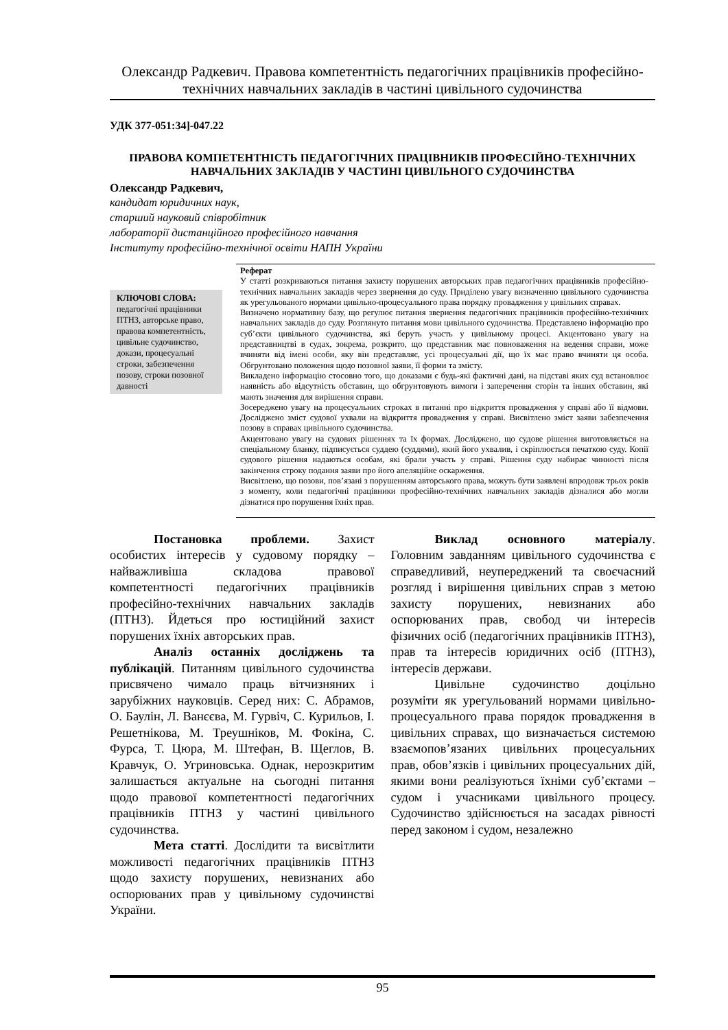Олександр Радкевич. Правова компетентність педагогічних працівників професійно-технічних навчальних закладів в частині цивільного судочинства
УДК 377-051:34]-047.22
ПРАВОВА КОМПЕТЕНТНІСТЬ ПЕДАГОГІЧНИХ ПРАЦІВНИКІВ ПРОФЕСІЙНО-ТЕХНІЧНИХ НАВЧАЛЬНИХ ЗАКЛАДІВ У ЧАСТИНІ ЦИВІЛЬНОГО СУДОЧИНСТВА
Олександр Радкевич,
кандидат юридичних наук,
старший науковий співробітник
лабораторії дистанційного професійного навчання
Інституту професійно-технічної освіти НАПН України
КЛЮЧОВІ СЛОВА:
педагогічні працівники ПТНЗ, авторське право, правова компетентність, цивільне судочинство, докази, процесуальні строки, забезпечення позову, строки позовної давності
Реферат
У статті розкриваються питання захисту порушених авторських прав педагогічних працівників професійно-технічних навчальних закладів через звернення до суду. Приділено увагу визначенню цивільного судочинства як урегульованого нормами цивільно-процесуального права порядку провадження у цивільних справах.
Визначено нормативну базу, що регулює питання звернення педагогічних працівників професійно-технічних навчальних закладів до суду. Розглянуто питання мови цивільного судочинства. Представлено інформацію про суб’єкти цивільного судочинства, які беруть участь у цивільному процесі. Акцентовано увагу на представництві в судах, зокрема, розкрито, що представник має повноваження на ведення справи, може вчиняти від імені особи, яку він представляє, усі процесуальні дії, що їх має право вчиняти ця особа. Обгрунтовано положення щодо позовної заяви, її форми та змісту.
Викладено інформацію стосовно того, що доказами є будь-які фактичні дані, на підставі яких суд встановлює наявність або відсутність обставин, що обгрунтовують вимоги і заперечення сторін та інших обставин, які мають значення для вирішення справи.
Зосереджено увагу на процесуальних строках в питанні про відкриття провадження у справі або її відмови. Досліджено зміст судової ухвали на відкриття провадження у справі. Висвітлено зміст заяви забезпечення позову в справах цивільного судочинства.
Акцентовано увагу на судових рішеннях та їх формах. Досліджено, що судове рішення виготовляється на спеціальному бланку, підписується суддею (суддями), який його ухвалив, і скріплюється печаткою суду. Копії судового рішення надаються особам, які брали участь у справі. Рішення суду набирає чинності після закінчення строку подання заяви про його апеляційне оскарження.
Висвітлено, що позови, пов’язані з порушенням авторського права, можуть бути заявлені впродовж трьох років з моменту, коли педагогічні працівники професійно-технічних навчальних закладів дізналися або могли дізнатися про порушення їхніх прав.
Постановка проблеми. Захист особистих інтересів у судовому порядку – найважливіша складова правової компетентності педагогічних працівників професійно-технічних навчальних закладів (ПТНЗ). Йдеться про юстиційний захист порушених їхніх авторських прав.
Аналіз останніх досліджень та публікацій. Питанням цивільного судочинства присвячено чимало праць вітчизняних і зарубіжних науковців. Серед них: С. Абрамов, О. Баулін, Л. Ванєєва, М. Гурвіч, С. Курильов, І. Решетнікова, М. Треушніков, М. Фокіна, С. Фурса, Т. Цюра, М. Штефан, В. Щеглов, В. Кравчук, О. Угриновська. Однак, нерозкритим залишається актуальне на сьогодні питання щодо правової компетентності педагогічних працівників ПТНЗ у частині цивільного судочинства.
Мета статті. Дослідити та висвітлити можливості педагогічних працівників ПТНЗ щодо захисту порушених, невизнаних або оспорюваних прав у цивільному судочинстві України.
Виклад основного матеріалу. Головним завданням цивільного судочинства є справедливий, неупереджений та своєчасний розгляд і вирішення цивільних справ з метою захисту порушених, невизнаних або оспорюваних прав, свобод чи інтересів фізичних осіб (педагогічних працівників ПТНЗ), прав та інтересів юридичних осіб (ПТНЗ), інтересів держави.
Цивільне судочинство доцільно розуміти як урегульований нормами цивільно-процесуального права порядок провадження в цивільних справах, що визначається системою взаємопов’язаних цивільних процесуальних прав, обов’язків і цивільних процесуальних дій, якими вони реалізуються їхніми суб’єктами – судом і учасниками цивільного процесу. Судочинство здійснюється на засадах рівності перед законом і судом, незалежно
95